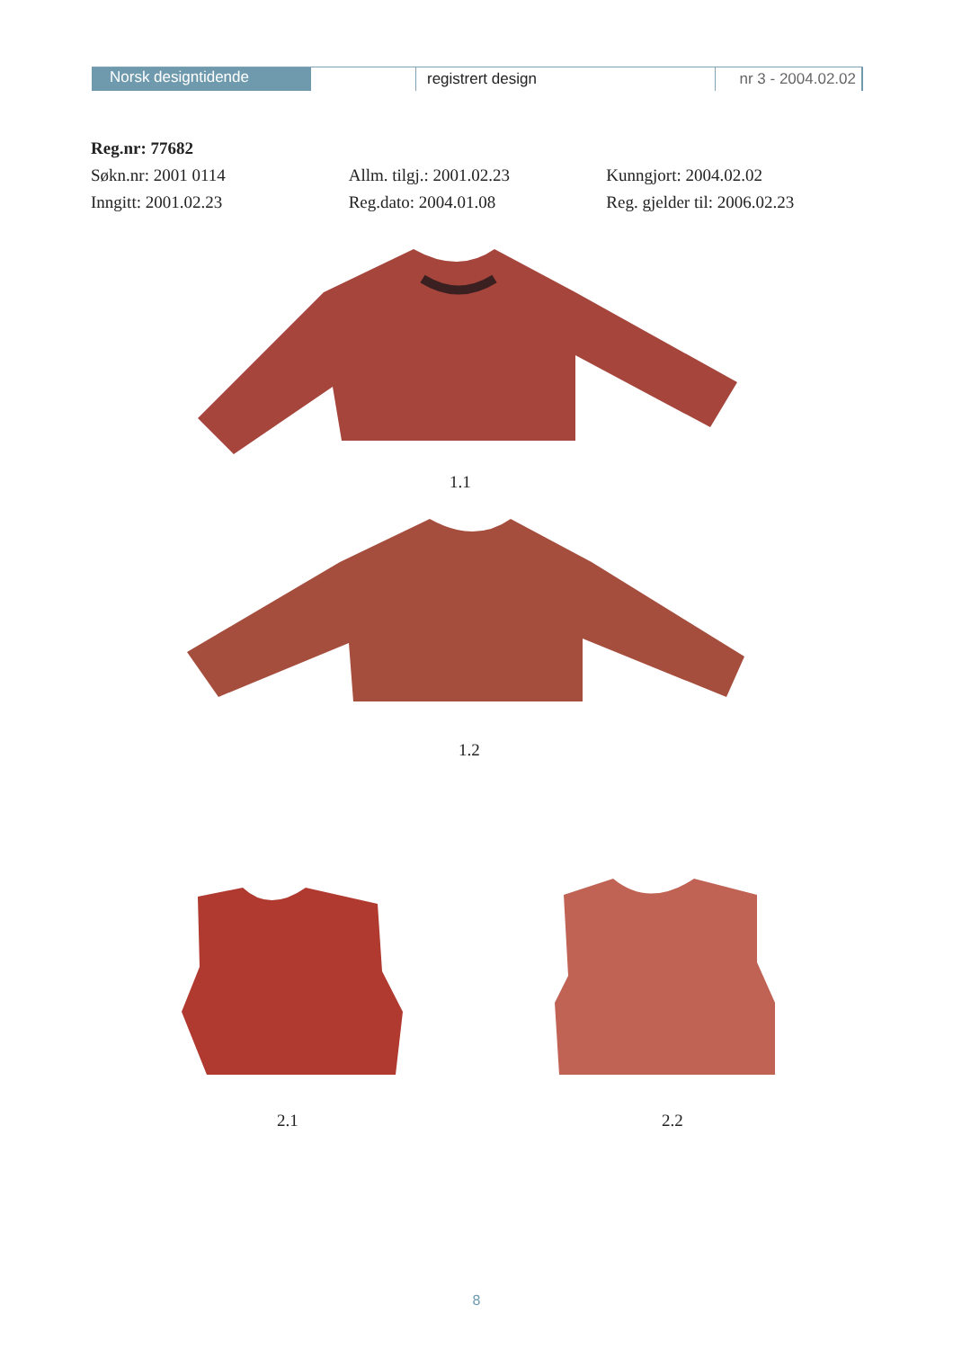Norsk designtidende
registrert design nr 3 - 2004.02.02
Reg.nr: 77682
Søkn.nr: 2001 0114 Allm. tilgj.: 2001.02.23 Kunngjort: 2004.02.02
Inngitt: 2001.02.23 Reg.dato: 2004.01.08 Reg. gjelder til: 2006.02.23
1.1
1.2
2.1 2.2
8